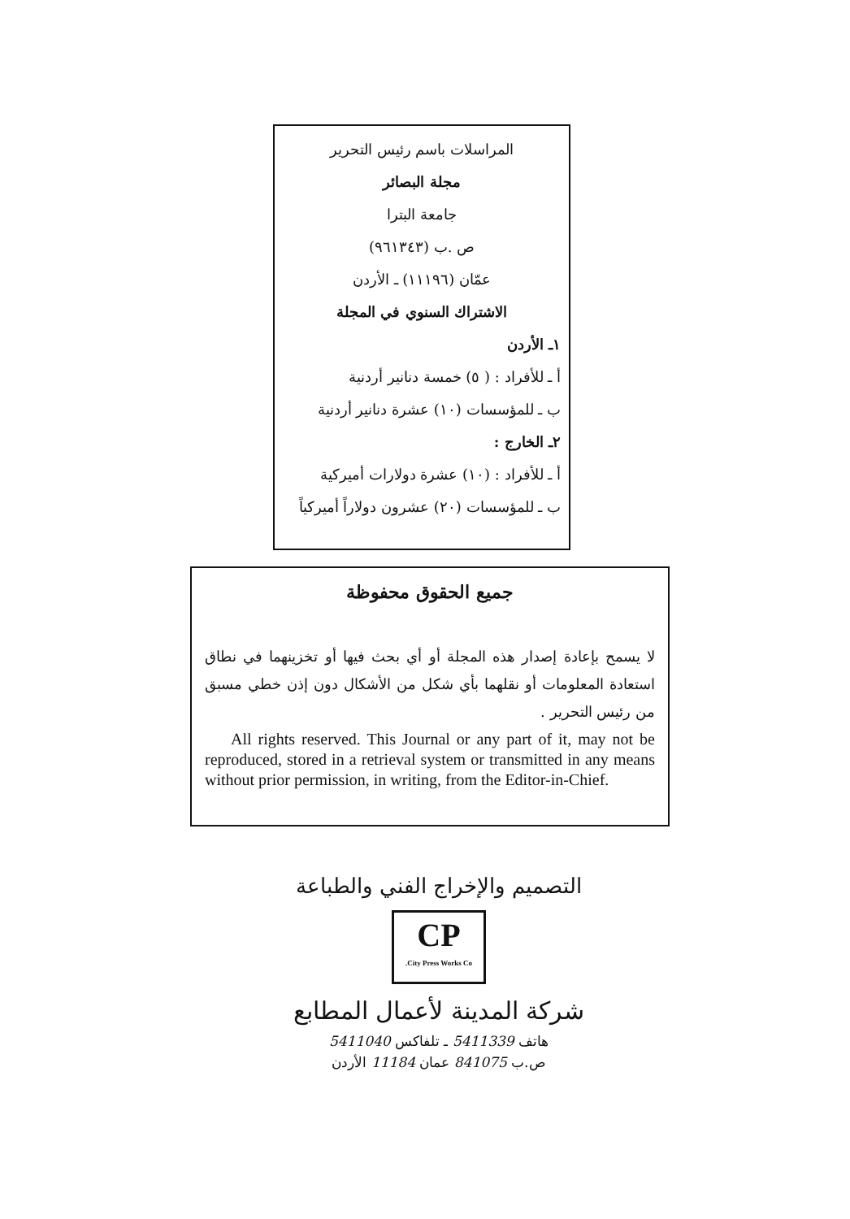المراسلات باسم رئيس التحرير
مجلة البصائر
جامعة البترا
ص .ب (٩٦١٣٤٣)
عمّان (١١١٩٦) ـ الأردن
الاشتراك السنوي في المجلة
١ـ الأردن
أ ـ للأفراد : ( ٥) خمسة دنانير أردنية
ب ـ للمؤسسات (١٠) عشرة دنانير أردنية
٢ـ الخارج :
أ ـ للأفراد : (١٠) عشرة دولارات أميركية
ب ـ للمؤسسات (٢٠) عشرون دولاراً أميركياً
جميع الحقوق محفوظة
لا يسمح بإعادة إصدار هذه المجلة أو أي بحث فيها أو تخزينهما في نطاق استعادة المعلومات أو نقلهما بأي شكل من الأشكال دون إذن خطي مسبق من رئيس التحرير .
All rights reserved. This Journal or any part of it, may not be reproduced, stored in a retrieval system or transmitted in any means without prior permission, in writing, from the Editor-in-Chief.
التصميم والإخراج الفني والطباعة
CP
City Press Works Co.
شركة المدينة لأعمال المطابع
هاتف 5411339 ـ تلفاكس 5411040
ص.ب 841075 عمان 11184 الأردن